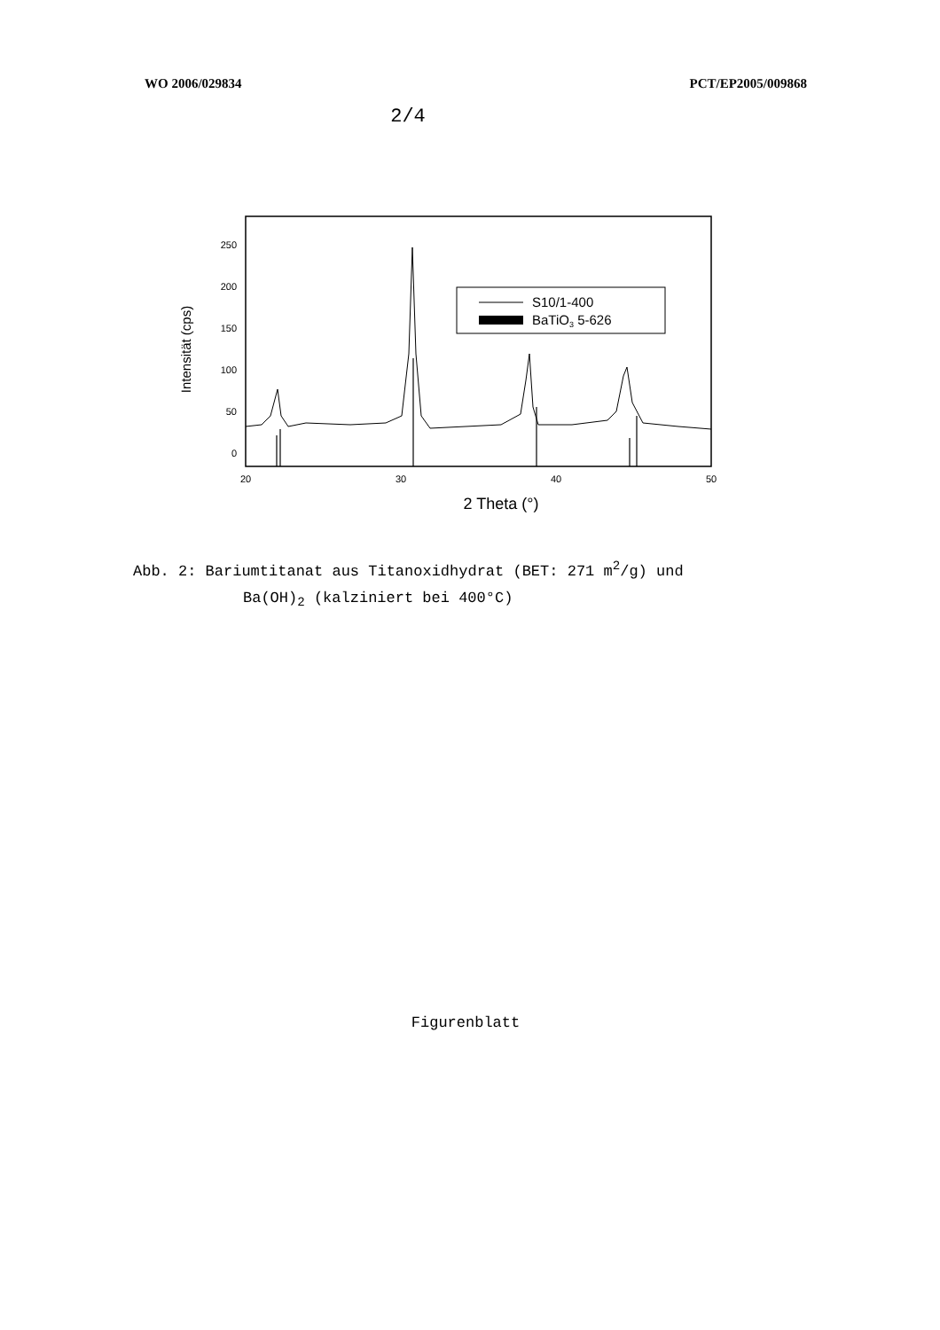WO 2006/029834 PCT/EP2005/009868
2/4
250
200
150
100
50
0
Intensität (cps)
20
30
40
50
2 Theta (°)
S10/1-400
BaTiO3 5-626
Abb. 2: Bariumtitanat aus Titanoxidhydrat (BET: 271 m<sup>2</sup>/g) und
Ba(OH)<sub>2</sub> (kalziniert bei 400°C)
Figurenblatt